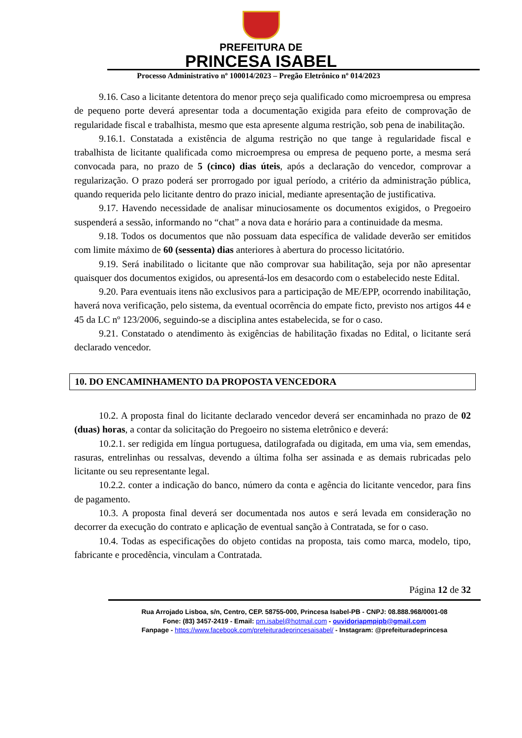PREFEITURA DE
PRINCESA ISABEL
Processo Administrativo nº 100014/2023 – Pregão Eletrônico nº 014/2023
9.16. Caso a licitante detentora do menor preço seja qualificado como microempresa ou empresa de pequeno porte deverá apresentar toda a documentação exigida para efeito de comprovação de regularidade fiscal e trabalhista, mesmo que esta apresente alguma restrição, sob pena de inabilitação.
9.16.1. Constatada a existência de alguma restrição no que tange à regularidade fiscal e trabalhista de licitante qualificada como microempresa ou empresa de pequeno porte, a mesma será convocada para, no prazo de 5 (cinco) dias úteis, após a declaração do vencedor, comprovar a regularização. O prazo poderá ser prorrogado por igual período, a critério da administração pública, quando requerida pelo licitante dentro do prazo inicial, mediante apresentação de justificativa.
9.17. Havendo necessidade de analisar minuciosamente os documentos exigidos, o Pregoeiro suspenderá a sessão, informando no “chat” a nova data e horário para a continuidade da mesma.
9.18. Todos os documentos que não possuam data específica de validade deverão ser emitidos com limite máximo de 60 (sessenta) dias anteriores à abertura do processo licitatório.
9.19. Será inabilitado o licitante que não comprovar sua habilitação, seja por não apresentar quaisquer dos documentos exigidos, ou apresentá-los em desacordo com o estabelecido neste Edital.
9.20. Para eventuais itens não exclusivos para a participação de ME/EPP, ocorrendo inabilitação, haverá nova verificação, pelo sistema, da eventual ocorrência do empate ficto, previsto nos artigos 44 e 45 da LC nº 123/2006, seguindo-se a disciplina antes estabelecida, se for o caso.
9.21. Constatado o atendimento às exigências de habilitação fixadas no Edital, o licitante será declarado vencedor.
10. DO ENCAMINHAMENTO DA PROPOSTA VENCEDORA
10.2. A proposta final do licitante declarado vencedor deverá ser encaminhada no prazo de 02 (duas) horas, a contar da solicitação do Pregoeiro no sistema eletrônico e deverá:
10.2.1. ser redigida em língua portuguesa, datilografada ou digitada, em uma via, sem emendas, rasuras, entrelinhas ou ressalvas, devendo a última folha ser assinada e as demais rubricadas pelo licitante ou seu representante legal.
10.2.2. conter a indicação do banco, número da conta e agência do licitante vencedor, para fins de pagamento.
10.3. A proposta final deverá ser documentada nos autos e será levada em consideração no decorrer da execução do contrato e aplicação de eventual sanção à Contratada, se for o caso.
10.4. Todas as especificações do objeto contidas na proposta, tais como marca, modelo, tipo, fabricante e procedência, vinculam a Contratada.
Página 12 de 32
Rua Arrojado Lisboa, s/n, Centro, CEP. 58755-000, Princesa Isabel-PB - CNPJ: 08.888.968/0001-08
Fone: (83) 3457-2419 - Email: pm.isabel@hotmail.com - ouvidoriapmpipb@gmail.com
Fanpage - https://www.facebook.com/prefeituradeprincesaisabel/ - Instagram: @prefeituradeprincesa